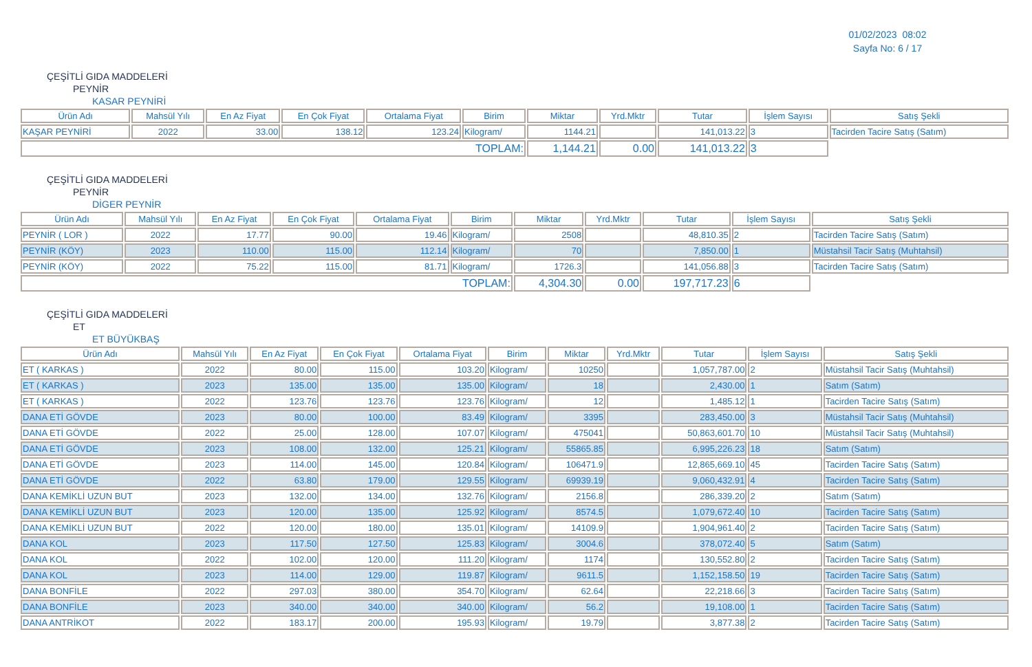01/02/2023 08:02
Sayfa No: 6 / 17
ÇEŞİTLİ GIDA MADDELERİ
PEYNİR
KASAR PEYNİRİ
| Ürün Adı | Mahsül Yılı | En Az Fiyat | En Çok Fiyat | Ortalama Fiyat | Birim | Miktar | Yrd.Mktr | Tutar | İşlem Sayısı | Satış Şekli |
| --- | --- | --- | --- | --- | --- | --- | --- | --- | --- | --- |
| KAŞAR PEYNİRİ | 2022 | 33.00 | 138.12 | 123.24 | Kilogram/ | 1144.21 | | 141,013.22 | 3 | Tacirden Tacire Satış (Satım) |
| TOPLAM: | | | | | | 1,144.21 | 0.00 | 141,013.22 | 3 | |
ÇEŞİTLİ GIDA MADDELERİ
PEYNİR
DİGER PEYNİR
| Ürün Adı | Mahsül Yılı | En Az Fiyat | En Çok Fiyat | Ortalama Fiyat | Birim | Miktar | Yrd.Mktr | Tutar | İşlem Sayısı | Satış Şekli |
| --- | --- | --- | --- | --- | --- | --- | --- | --- | --- | --- |
| PEYNİR ( LOR ) | 2022 | 17.77 | 90.00 | 19.46 | Kilogram/ | 2508 | | 48,810.35 | 2 | Tacirden Tacire Satış (Satım) |
| PEYNİR (KÖY) | 2023 | 110.00 | 115.00 | 112.14 | Kilogram/ | 70 | | 7,850.00 | 1 | Müstahsil Tacir Satış (Muhtahsil) |
| PEYNİR (KÖY) | 2022 | 75.22 | 115.00 | 81.71 | Kilogram/ | 1726.3 | | 141,056.88 | 3 | Tacirden Tacire Satış (Satım) |
| TOPLAM: | | | | | | 4,304.30 | 0.00 | 197,717.23 | 6 | |
ÇEŞİTLİ GIDA MADDELERİ
ET
ET BÜYÜKBAŞ
| Ürün Adı | Mahsül Yılı | En Az Fiyat | En Çok Fiyat | Ortalama Fiyat | Birim | Miktar | Yrd.Mktr | Tutar | İşlem Sayısı | Satış Şekli |
| --- | --- | --- | --- | --- | --- | --- | --- | --- | --- | --- |
| ET ( KARKAS ) | 2022 | 80.00 | 115.00 | 103.20 | Kilogram/ | 10250 | | 1,057,787.00 | 2 | Müstahsil Tacir Satış (Muhtahsil) |
| ET ( KARKAS ) | 2023 | 135.00 | 135.00 | 135.00 | Kilogram/ | 18 | | 2,430.00 | 1 | Satım (Satım) |
| ET ( KARKAS ) | 2022 | 123.76 | 123.76 | 123.76 | Kilogram/ | 12 | | 1,485.12 | 1 | Tacirden Tacire Satış (Satım) |
| DANA ETİ GÖVDE | 2023 | 80.00 | 100.00 | 83.49 | Kilogram/ | 3395 | | 283,450.00 | 3 | Müstahsil Tacir Satış (Muhtahsil) |
| DANA ETİ GÖVDE | 2022 | 25.00 | 128.00 | 107.07 | Kilogram/ | 475041 | | 50,863,601.70 | 10 | Müstahsil Tacir Satış (Muhtahsil) |
| DANA ETİ GÖVDE | 2023 | 108.00 | 132.00 | 125.21 | Kilogram/ | 55865.85 | | 6,995,226.23 | 18 | Satım (Satım) |
| DANA ETİ GÖVDE | 2023 | 114.00 | 145.00 | 120.84 | Kilogram/ | 106471.9 | | 12,865,669.10 | 45 | Tacirden Tacire Satış (Satım) |
| DANA ETİ GÖVDE | 2022 | 63.80 | 179.00 | 129.55 | Kilogram/ | 69939.19 | | 9,060,432.91 | 4 | Tacirden Tacire Satış (Satım) |
| DANA KEMİKLİ UZUN BUT | 2023 | 132.00 | 134.00 | 132.76 | Kilogram/ | 2156.8 | | 286,339.20 | 2 | Satım (Satım) |
| DANA KEMİKLİ UZUN BUT | 2023 | 120.00 | 135.00 | 125.92 | Kilogram/ | 8574.5 | | 1,079,672.40 | 10 | Tacirden Tacire Satış (Satım) |
| DANA KEMİKLİ UZUN BUT | 2022 | 120.00 | 180.00 | 135.01 | Kilogram/ | 14109.9 | | 1,904,961.40 | 2 | Tacirden Tacire Satış (Satım) |
| DANA KOL | 2023 | 117.50 | 127.50 | 125.83 | Kilogram/ | 3004.6 | | 378,072.40 | 5 | Satım (Satım) |
| DANA KOL | 2022 | 102.00 | 120.00 | 111.20 | Kilogram/ | 1174 | | 130,552.80 | 2 | Tacirden Tacire Satış (Satım) |
| DANA KOL | 2023 | 114.00 | 129.00 | 119.87 | Kilogram/ | 9611.5 | | 1,152,158.50 | 19 | Tacirden Tacire Satış (Satım) |
| DANA BONFİLE | 2022 | 297.03 | 380.00 | 354.70 | Kilogram/ | 62.64 | | 22,218.66 | 3 | Tacirden Tacire Satış (Satım) |
| DANA BONFİLE | 2023 | 340.00 | 340.00 | 340.00 | Kilogram/ | 56.2 | | 19,108.00 | 1 | Tacirden Tacire Satış (Satım) |
| DANA ANTRİKOT | 2022 | 183.17 | 200.00 | 195.93 | Kilogram/ | 19.79 | | 3,877.38 | 2 | Tacirden Tacire Satış (Satım) |